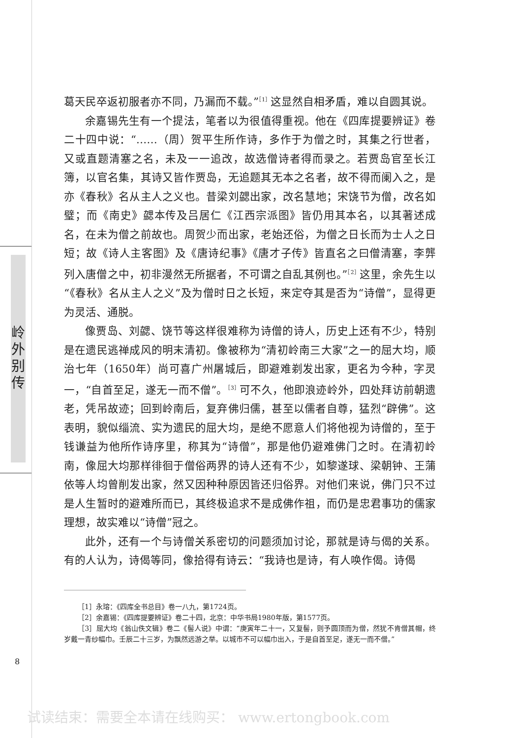岭
外
别
传
8
葛天民卒返初服者亦不同，乃漏而不载。”<sup>［1］</sup>这显然自相矛盾，难以自圆其说。
余嘉锡先生有一个提法，笔者以为很值得重视。他在《四库提要辨证》卷二十四中说：“……（周）贺平生所作诗，多作于为僧之时，其集之行世者，又或直题清塞之名，未及一一追改，故选僧诗者得而录之。若贾岛官至长江簿，以官名集，其诗又皆作贾岛，无追题其无本之名者，故不得而阑入之，是亦《春秋》名从主人之义也。昔梁刘勰出家，改名慧地；宋饶节为僧，改名如璧；而《南史》勰本传及吕居仁《江西宗派图》皆仍用其本名，以其著述成名，在未为僧之前故也。周贺少而出家，老始还俗，为僧之日长而为士人之日短；故《诗人主客图》及《唐诗纪事》《唐才子传》皆直名之曰僧清塞，李龏列入唐僧之中，初非漫然无所据者，不可谓之自乱其例也。”<sup>［2］</sup>这里，余先生以“《春秋》名从主人之义”及为僧时日之长短，来定夺其是否为“诗僧”，显得更为灵活、通脱。
像贾岛、刘勰、饶节等这样很难称为诗僧的诗人，历史上还有不少，特别是在遗民逃禅成风的明末清初。像被称为“清初岭南三大家”之一的屈大均，顺治七年（1650年）尚可喜广州屠城后，即避难剃发出家，更名为今种，字灵一，“自首至足，遂无一而不僧”。<sup>［3］</sup>可不久，他即浪迹岭外，四处拜访前朝遗老，凭吊故迹；回到岭南后，复弃佛归儒，甚至以儒者自尊，猛烈“辟佛”。这表明，貌似缁流、实为遗民的屈大均，是绝不愿意人们将他视为诗僧的，至于钱谦益为他所作诗序里，称其为“诗僧”，那是他仍避难佛门之时。在清初岭南，像屈大均那样徘徊于僧俗两界的诗人还有不少，如黎遂球、梁朝钟、王蒲依等人均曾削发出家，然又因种种原因皆还归俗界。对他们来说，佛门只不过是人生暂时的避难所而已，其终极追求不是成佛作祖，而仍是忠君事功的儒家理想，故实难以“诗僧”冠之。
此外，还有一个与诗僧关系密切的问题须加讨论，那就是诗与偈的关系。有的人认为，诗偈等同，像拾得有诗云：“我诗也是诗，有人唤作偈。诗偈
［1］永瑢：《四库全书总目》卷一八九，第1724页。
［2］余嘉锡：《四库提要辨证》卷二十四，北京：中华书局1980年版，第1577页。
［3］屈大均《翁山佚文辑》卷二《髻人说》中谓：“庚寅年二十一，又复髻，则予圆顶而为僧，然犹不肯僧其帽，终岁戴一青纱幅巾。壬辰二十三岁，为飘然远游之举。以城市不可以幅巾出入，于是自首至足，遂无一而不僧。”
试读结束：需要全本请在线购买： www.ertongbook.com